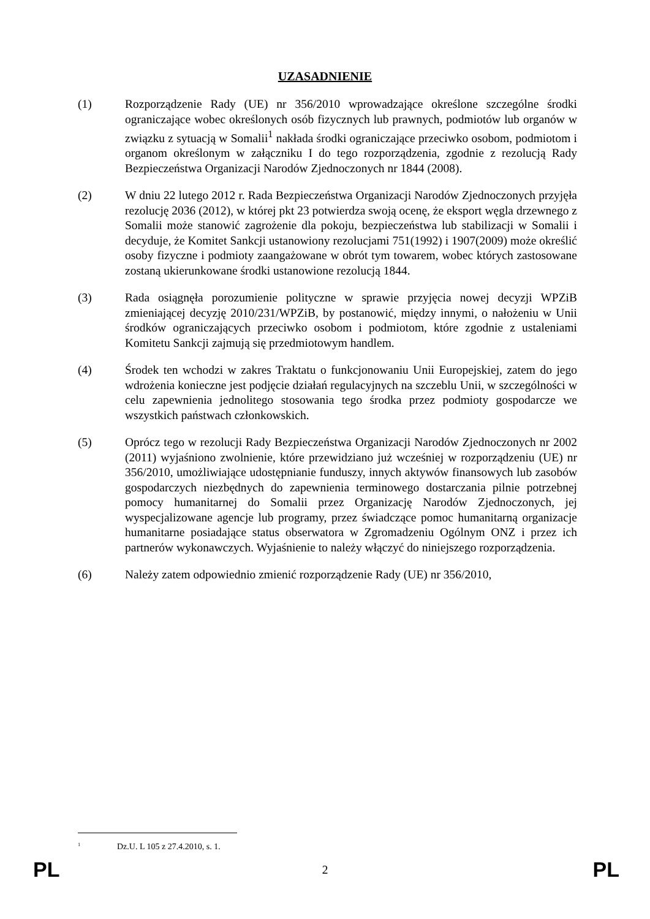UZASADNIENIE
(1) Rozporządzenie Rady (UE) nr 356/2010 wprowadzające określone szczególne środki ograniczające wobec określonych osób fizycznych lub prawnych, podmiotów lub organów w związku z sytuacją w Somalii<sup>1</sup> nakłada środki ograniczające przeciwko osobom, podmiotom i organom określonym w załączniku I do tego rozporządzenia, zgodnie z rezolucją Rady Bezpieczeństwa Organizacji Narodów Zjednoczonych nr 1844 (2008).
(2) W dniu 22 lutego 2012 r. Rada Bezpieczeństwa Organizacji Narodów Zjednoczonych przyjęła rezolucję 2036 (2012), w której pkt 23 potwierdza swoją ocenę, że eksport węgla drzewnego z Somalii może stanowić zagrożenie dla pokoju, bezpieczeństwa lub stabilizacji w Somalii i decyduje, że Komitet Sankcji ustanowiony rezolucjami 751(1992) i 1907(2009) może określić osoby fizyczne i podmioty zaangażowane w obrót tym towarem, wobec których zastosowane zostaną ukierunkowane środki ustanowione rezolucją 1844.
(3) Rada osiągnęła porozumienie polityczne w sprawie przyjęcia nowej decyzji WPZiB zmieniającej decyzję 2010/231/WPZiB, by postanowić, między innymi, o nałożeniu w Unii środków ograniczających przeciwko osobom i podmiotom, które zgodnie z ustaleniami Komitetu Sankcji zajmują się przedmiotowym handlem.
(4) Środek ten wchodzi w zakres Traktatu o funkcjonowaniu Unii Europejskiej, zatem do jego wdrożenia konieczne jest podjęcie działań regulacyjnych na szczeblu Unii, w szczególności w celu zapewnienia jednolitego stosowania tego środka przez podmioty gospodarcze we wszystkich państwach członkowskich.
(5) Oprócz tego w rezolucji Rady Bezpieczeństwa Organizacji Narodów Zjednoczonych nr 2002 (2011) wyjaśniono zwolnienie, które przewidziano już wcześniej w rozporządzeniu (UE) nr 356/2010, umożliwiające udostępnianie funduszy, innych aktywów finansowych lub zasobów gospodarczych niezbędnych do zapewnienia terminowego dostarczania pilnie potrzebnej pomocy humanitarnej do Somalii przez Organizację Narodów Zjednoczonych, jej wyspecjalizowane agencje lub programy, przez świadczące pomoc humanitarną organizacje humanitarne posiadające status obserwatora w Zgromadzeniu Ogólnym ONZ i przez ich partnerów wykonawczych. Wyjaśnienie to należy włączyć do niniejszego rozporządzenia.
(6) Należy zatem odpowiednio zmienić rozporządzenie Rady (UE) nr 356/2010,
<sup>1</sup> Dz.U. L 105 z 27.4.2010, s. 1.
PL 2 PL